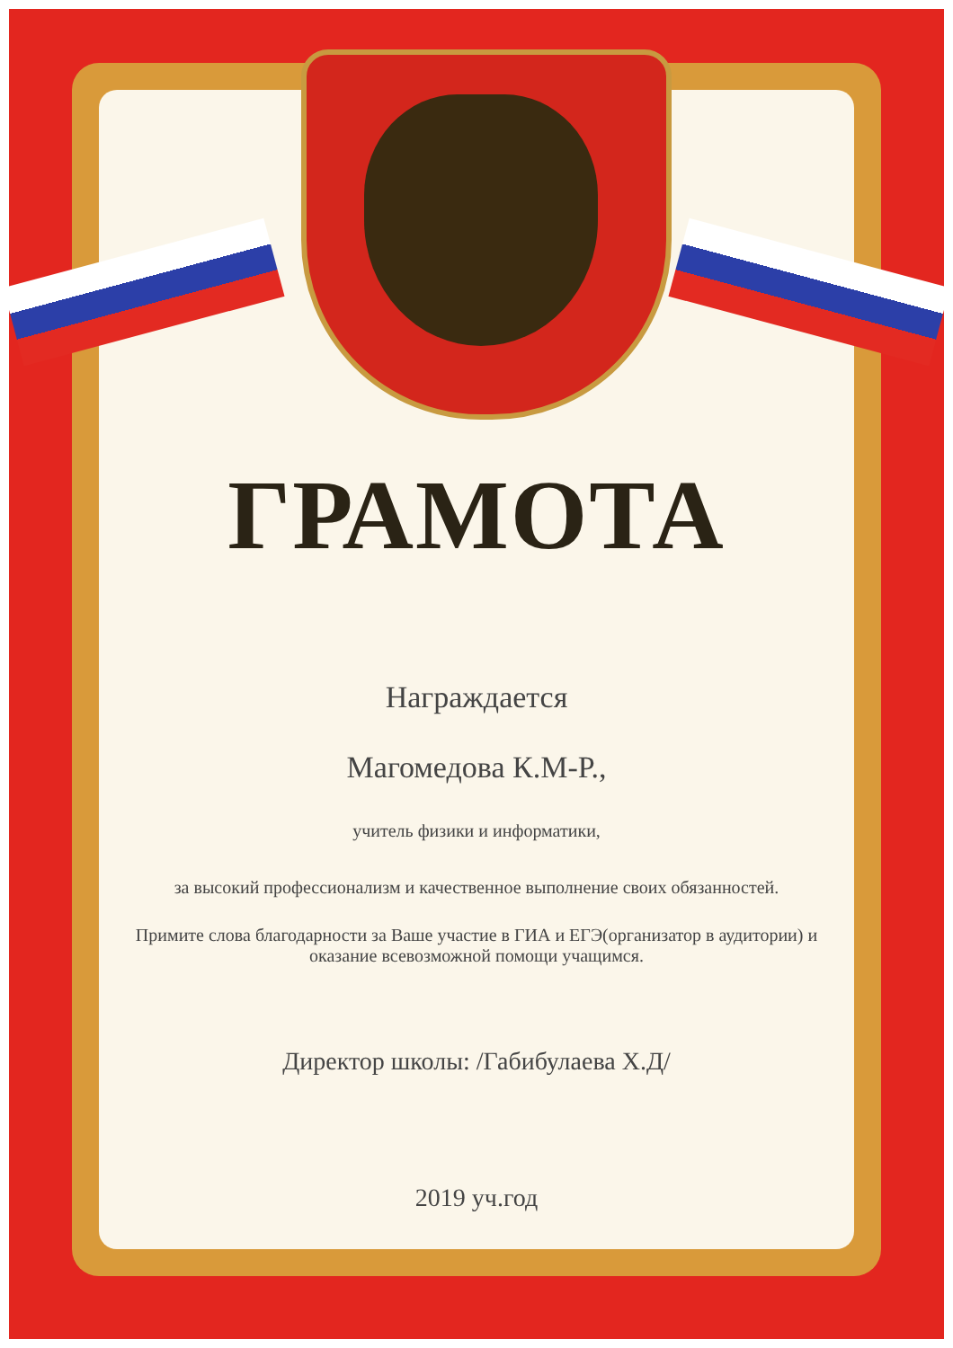ГРАМОТА
Награждается
Магомедова К.М-Р.,
учитель физики и информатики,
за высокий профессионализм и качественное выполнение своих обязанностей.
Примите слова благодарности за Ваше участие в ГИА и ЕГЭ(организатор в аудитории) и оказание всевозможной помощи учащимся.
Директор школы: /Габибулаева Х.Д/
2019 уч.год